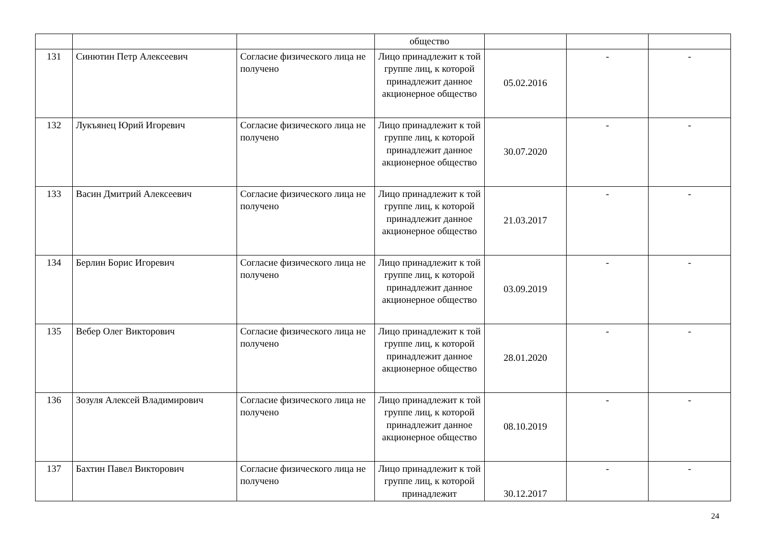| | | | общество | | | |
| 131 | Синютин Петр Алексеевич | Согласие физического лица не получено | Лицо принадлежит к той группе лиц, к которой принадлежит данное акционерное общество | 05.02.2016 | - | - |
| 132 | Лукъянец Юрий Игоревич | Согласие физического лица не получено | Лицо принадлежит к той группе лиц, к которой принадлежит данное акционерное общество | 30.07.2020 | - | - |
| 133 | Васин Дмитрий Алексеевич | Согласие физического лица не получено | Лицо принадлежит к той группе лиц, к которой принадлежит данное акционерное общество | 21.03.2017 | - | - |
| 134 | Берлин Борис Игоревич | Согласие физического лица не получено | Лицо принадлежит к той группе лиц, к которой принадлежит данное акционерное общество | 03.09.2019 | - | - |
| 135 | Вебер Олег Викторович | Согласие физического лица не получено | Лицо принадлежит к той группе лиц, к которой принадлежит данное акционерное общество | 28.01.2020 | - | - |
| 136 | Зозуля Алексей Владимирович | Согласие физического лица не получено | Лицо принадлежит к той группе лиц, к которой принадлежит данное акционерное общество | 08.10.2019 | - | - |
| 137 | Бахтин Павел Викторович | Согласие физического лица не получено | Лицо принадлежит к той группе лиц, к которой принадлежит | 30.12.2017 | - | - |
24